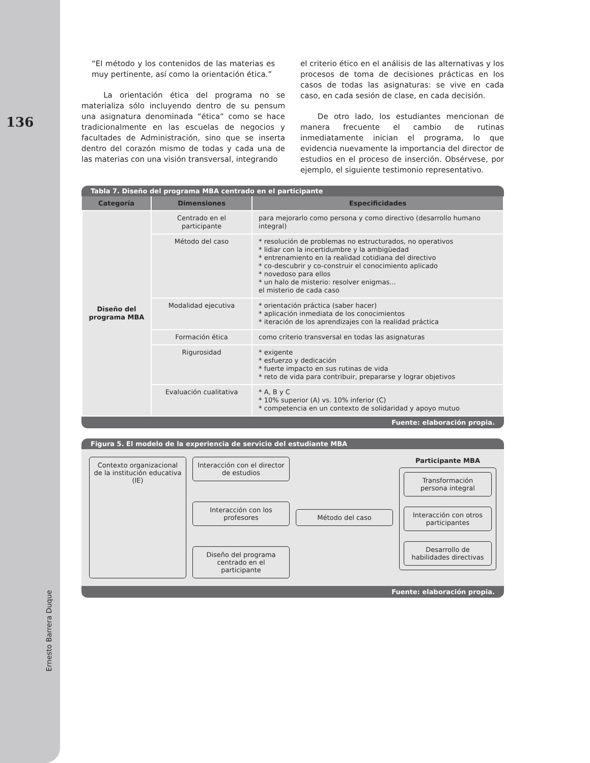136
Ernesto Barrera Duque
“El método y los contenidos de las materias es muy pertinente, así como la orientación ética.”
La orientación ética del programa no se materializa sólo incluyendo dentro de su pensum una asignatura denominada “ética” como se hace tradicionalmente en las escuelas de negocios y facultades de Administración, sino que se inserta dentro del corazón mismo de todas y cada una de las materias con una visión transversal, integrando
el criterio ético en el análisis de las alternativas y los procesos de toma de decisiones prácticas en los casos de todas las asignaturas: se vive en cada caso, en cada sesión de clase, en cada decisión.
De otro lado, los estudiantes mencionan de manera frecuente el cambio de rutinas inmediatamente inician el programa, lo que evidencia nuevamente la importancia del director de estudios en el proceso de inserción. Obsérvese, por ejemplo, el siguiente testimonio representativo.
Tabla 7. Diseño del programa MBA centrado en el participante
| Categoría | Dimensiones | Especificidades |
| --- | --- | --- |
| Diseño del programa MBA | Centrado en el participante | para mejorarlo como persona y como directivo (desarrollo humano integral) |
| | Método del caso | * resolución de problemas no estructurados, no operativos * lidiar con la incertidumbre y la ambigüedad * entrenamiento en la realidad cotidiana del directivo * co-descubrir y co-construir el conocimiento aplicado * novedoso para ellos * un halo de misterio: resolver enigmas... el misterio de cada caso |
| | Modalidad ejecutiva | * orientación práctica (saber hacer) * aplicación inmediata de los conocimientos * iteración de los aprendizajes con la realidad práctica |
| | Formación ética | como criterio transversal en todas las asignaturas |
| | Rigurosidad | * exigente * esfuerzo y dedicación * fuerte impacto en sus rutinas de vida * reto de vida para contribuir, prepararse y lograr objetivos |
| | Evaluación cualitativa | * A, B y C * 10% superior (A) vs. 10% inferior (C) * competencia en un contexto de solidaridad y apoyo mutuo |
Fuente: elaboración propia.
Figura 5. El modelo de la experiencia de servicio del estudiante MBA
Contexto organizacional de la institución educativa (IE)
Interacción con el director de estudios
Interacción con los profesores
Diseño del programa centrado en el participante
Método del caso
Participante MBA
Transformación persona integral
Interacción con otros participantes
Desarrollo de habilidades directivas
Fuente: elaboración propia.